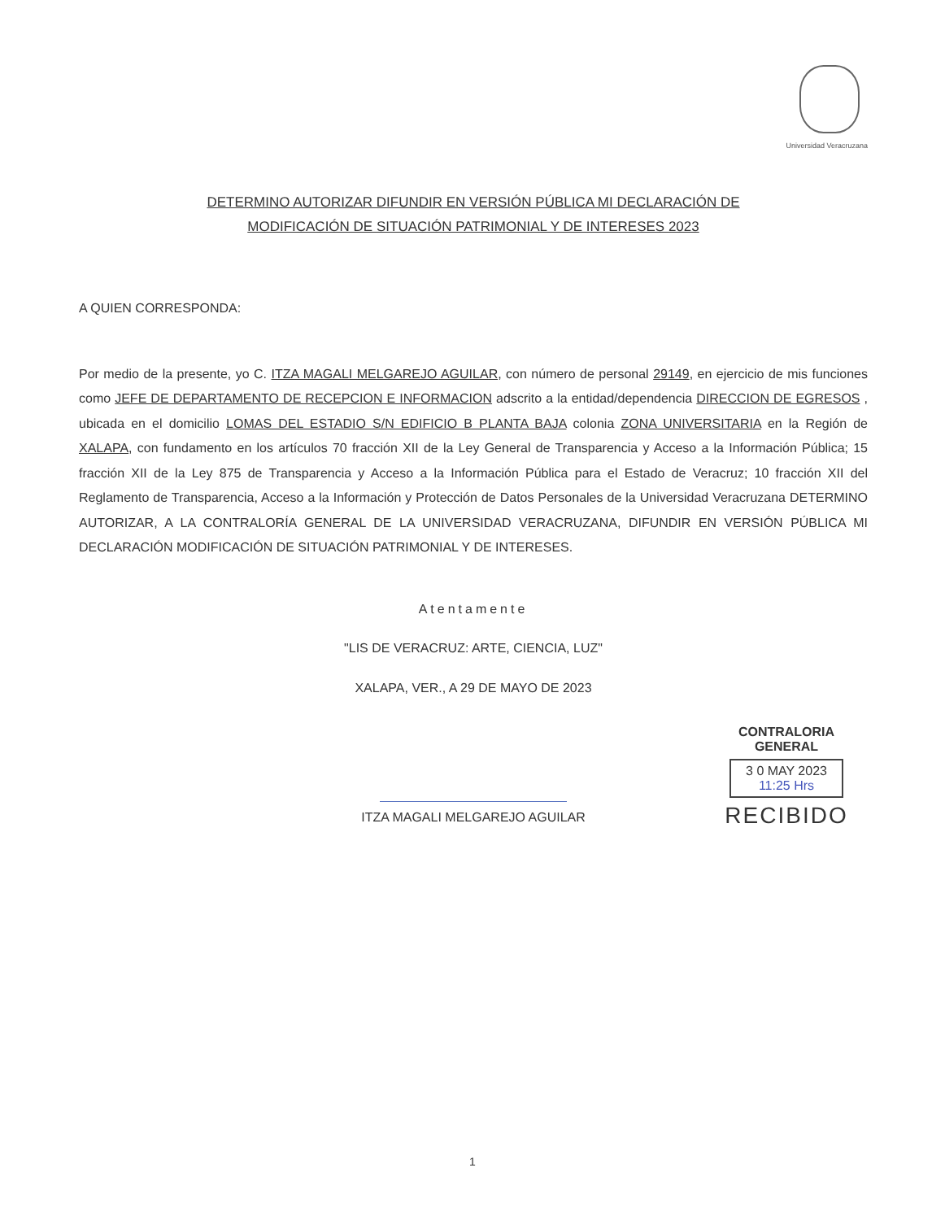Universidad Veracruzana
DETERMINO AUTORIZAR DIFUNDIR EN VERSIÓN PÚBLICA MI DECLARACIÓN DE
MODIFICACIÓN DE SITUACIÓN PATRIMONIAL Y DE INTERESES 2023
A QUIEN CORRESPONDA:
Por medio de la presente, yo C. ITZA MAGALI MELGAREJO AGUILAR, con número de personal 29149, en ejercicio de mis funciones como JEFE DE DEPARTAMENTO DE RECEPCION E INFORMACION adscrito a la entidad/dependencia DIRECCION DE EGRESOS , ubicada en el domicilio LOMAS DEL ESTADIO S/N EDIFICIO B PLANTA BAJA colonia ZONA UNIVERSITARIA en la Región de XALAPA, con fundamento en los artículos 70 fracción XII de la Ley General de Transparencia y Acceso a la Información Pública; 15 fracción XII de la Ley 875 de Transparencia y Acceso a la Información Pública para el Estado de Veracruz; 10 fracción XII del Reglamento de Transparencia, Acceso a la Información y Protección de Datos Personales de la Universidad Veracruzana DETERMINO AUTORIZAR, A LA CONTRALORÍA GENERAL DE LA UNIVERSIDAD VERACRUZANA, DIFUNDIR EN VERSIÓN PÚBLICA MI DECLARACIÓN MODIFICACIÓN DE SITUACIÓN PATRIMONIAL Y DE INTERESES.
Atentamente
"LIS DE VERACRUZ: ARTE, CIENCIA, LUZ"
XALAPA, VER., A 29 DE MAYO DE 2023
ITZA MAGALI MELGAREJO AGUILAR
CONTRALORIA GENERAL
3 0 MAY 2023
11:25 Hrs
RECIBIDO
1